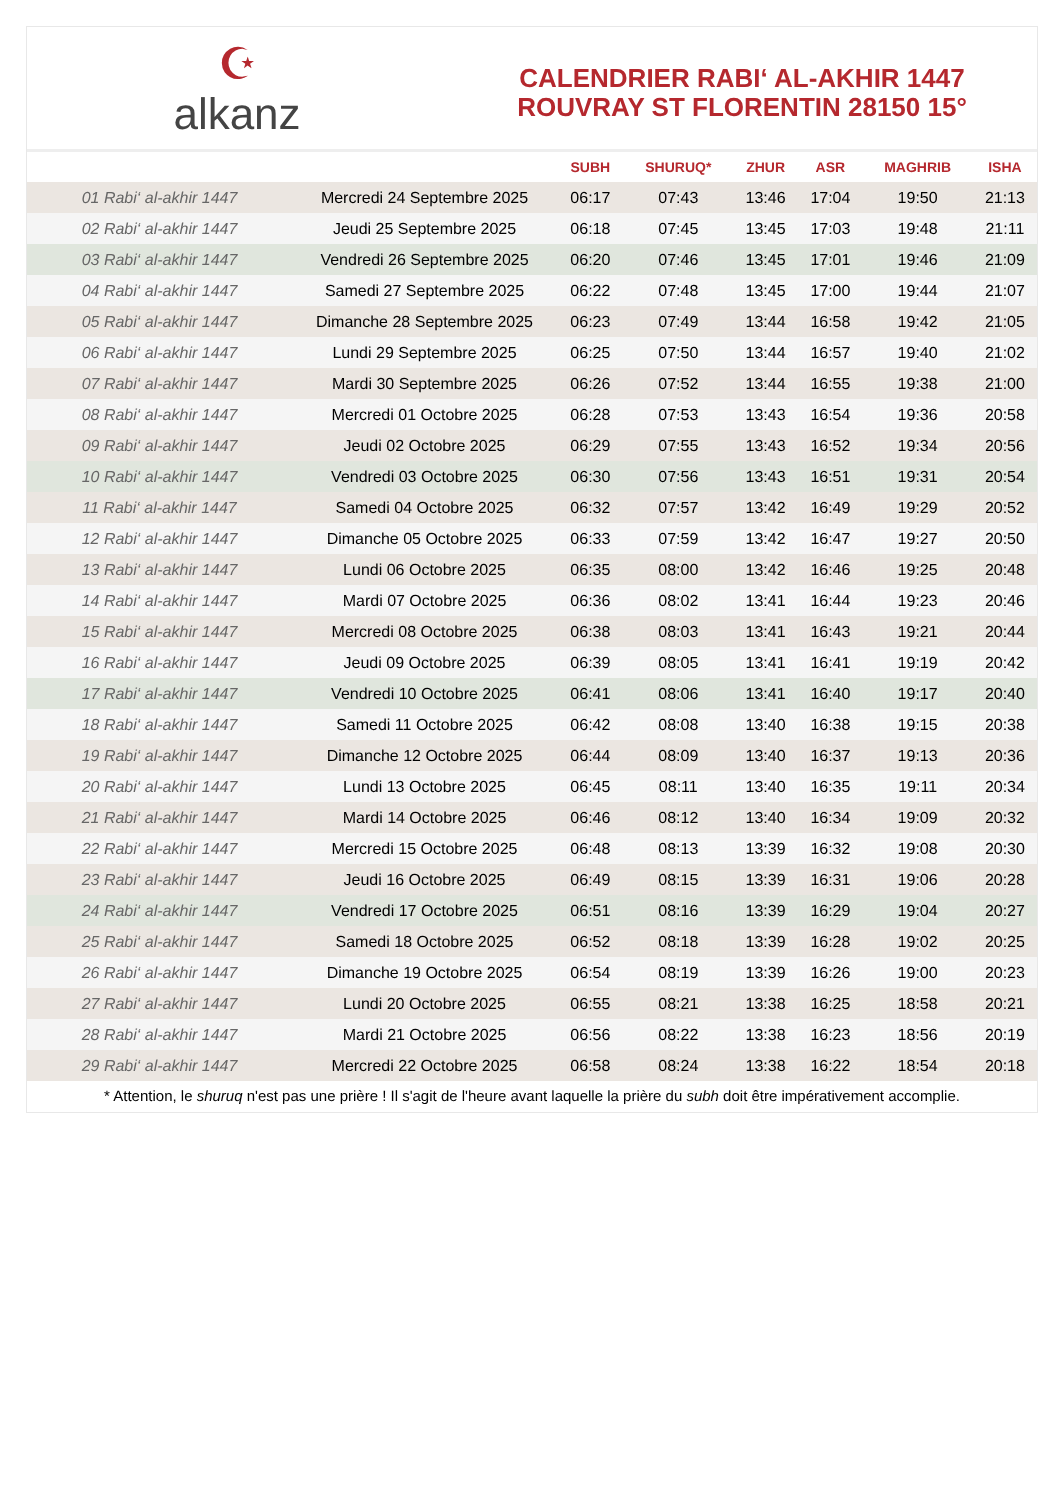☪
alkanz
CALENDRIER RABI‘ AL-AKHIR 1447
ROUVRAY ST FLORENTIN 28150 15°
| | | SUBH | SHURUQ* | ZHUR | ASR | MAGHRIB | ISHA |
| --- | --- | --- | --- | --- | --- | --- | --- |
| 01 Rabi‘ al-akhir 1447 | Mercredi 24 Septembre 2025 | 06:17 | 07:43 | 13:46 | 17:04 | 19:50 | 21:13 |
| 02 Rabi‘ al-akhir 1447 | Jeudi 25 Septembre 2025 | 06:18 | 07:45 | 13:45 | 17:03 | 19:48 | 21:11 |
| 03 Rabi‘ al-akhir 1447 | Vendredi 26 Septembre 2025 | 06:20 | 07:46 | 13:45 | 17:01 | 19:46 | 21:09 |
| 04 Rabi‘ al-akhir 1447 | Samedi 27 Septembre 2025 | 06:22 | 07:48 | 13:45 | 17:00 | 19:44 | 21:07 |
| 05 Rabi‘ al-akhir 1447 | Dimanche 28 Septembre 2025 | 06:23 | 07:49 | 13:44 | 16:58 | 19:42 | 21:05 |
| 06 Rabi‘ al-akhir 1447 | Lundi 29 Septembre 2025 | 06:25 | 07:50 | 13:44 | 16:57 | 19:40 | 21:02 |
| 07 Rabi‘ al-akhir 1447 | Mardi 30 Septembre 2025 | 06:26 | 07:52 | 13:44 | 16:55 | 19:38 | 21:00 |
| 08 Rabi‘ al-akhir 1447 | Mercredi 01 Octobre 2025 | 06:28 | 07:53 | 13:43 | 16:54 | 19:36 | 20:58 |
| 09 Rabi‘ al-akhir 1447 | Jeudi 02 Octobre 2025 | 06:29 | 07:55 | 13:43 | 16:52 | 19:34 | 20:56 |
| 10 Rabi‘ al-akhir 1447 | Vendredi 03 Octobre 2025 | 06:30 | 07:56 | 13:43 | 16:51 | 19:31 | 20:54 |
| 11 Rabi‘ al-akhir 1447 | Samedi 04 Octobre 2025 | 06:32 | 07:57 | 13:42 | 16:49 | 19:29 | 20:52 |
| 12 Rabi‘ al-akhir 1447 | Dimanche 05 Octobre 2025 | 06:33 | 07:59 | 13:42 | 16:47 | 19:27 | 20:50 |
| 13 Rabi‘ al-akhir 1447 | Lundi 06 Octobre 2025 | 06:35 | 08:00 | 13:42 | 16:46 | 19:25 | 20:48 |
| 14 Rabi‘ al-akhir 1447 | Mardi 07 Octobre 2025 | 06:36 | 08:02 | 13:41 | 16:44 | 19:23 | 20:46 |
| 15 Rabi‘ al-akhir 1447 | Mercredi 08 Octobre 2025 | 06:38 | 08:03 | 13:41 | 16:43 | 19:21 | 20:44 |
| 16 Rabi‘ al-akhir 1447 | Jeudi 09 Octobre 2025 | 06:39 | 08:05 | 13:41 | 16:41 | 19:19 | 20:42 |
| 17 Rabi‘ al-akhir 1447 | Vendredi 10 Octobre 2025 | 06:41 | 08:06 | 13:41 | 16:40 | 19:17 | 20:40 |
| 18 Rabi‘ al-akhir 1447 | Samedi 11 Octobre 2025 | 06:42 | 08:08 | 13:40 | 16:38 | 19:15 | 20:38 |
| 19 Rabi‘ al-akhir 1447 | Dimanche 12 Octobre 2025 | 06:44 | 08:09 | 13:40 | 16:37 | 19:13 | 20:36 |
| 20 Rabi‘ al-akhir 1447 | Lundi 13 Octobre 2025 | 06:45 | 08:11 | 13:40 | 16:35 | 19:11 | 20:34 |
| 21 Rabi‘ al-akhir 1447 | Mardi 14 Octobre 2025 | 06:46 | 08:12 | 13:40 | 16:34 | 19:09 | 20:32 |
| 22 Rabi‘ al-akhir 1447 | Mercredi 15 Octobre 2025 | 06:48 | 08:13 | 13:39 | 16:32 | 19:08 | 20:30 |
| 23 Rabi‘ al-akhir 1447 | Jeudi 16 Octobre 2025 | 06:49 | 08:15 | 13:39 | 16:31 | 19:06 | 20:28 |
| 24 Rabi‘ al-akhir 1447 | Vendredi 17 Octobre 2025 | 06:51 | 08:16 | 13:39 | 16:29 | 19:04 | 20:27 |
| 25 Rabi‘ al-akhir 1447 | Samedi 18 Octobre 2025 | 06:52 | 08:18 | 13:39 | 16:28 | 19:02 | 20:25 |
| 26 Rabi‘ al-akhir 1447 | Dimanche 19 Octobre 2025 | 06:54 | 08:19 | 13:39 | 16:26 | 19:00 | 20:23 |
| 27 Rabi‘ al-akhir 1447 | Lundi 20 Octobre 2025 | 06:55 | 08:21 | 13:38 | 16:25 | 18:58 | 20:21 |
| 28 Rabi‘ al-akhir 1447 | Mardi 21 Octobre 2025 | 06:56 | 08:22 | 13:38 | 16:23 | 18:56 | 20:19 |
| 29 Rabi‘ al-akhir 1447 | Mercredi 22 Octobre 2025 | 06:58 | 08:24 | 13:38 | 16:22 | 18:54 | 20:18 |
* Attention, le shuruq n'est pas une prière ! Il s'agit de l'heure avant laquelle la prière du subh doit être impérativement accomplie.